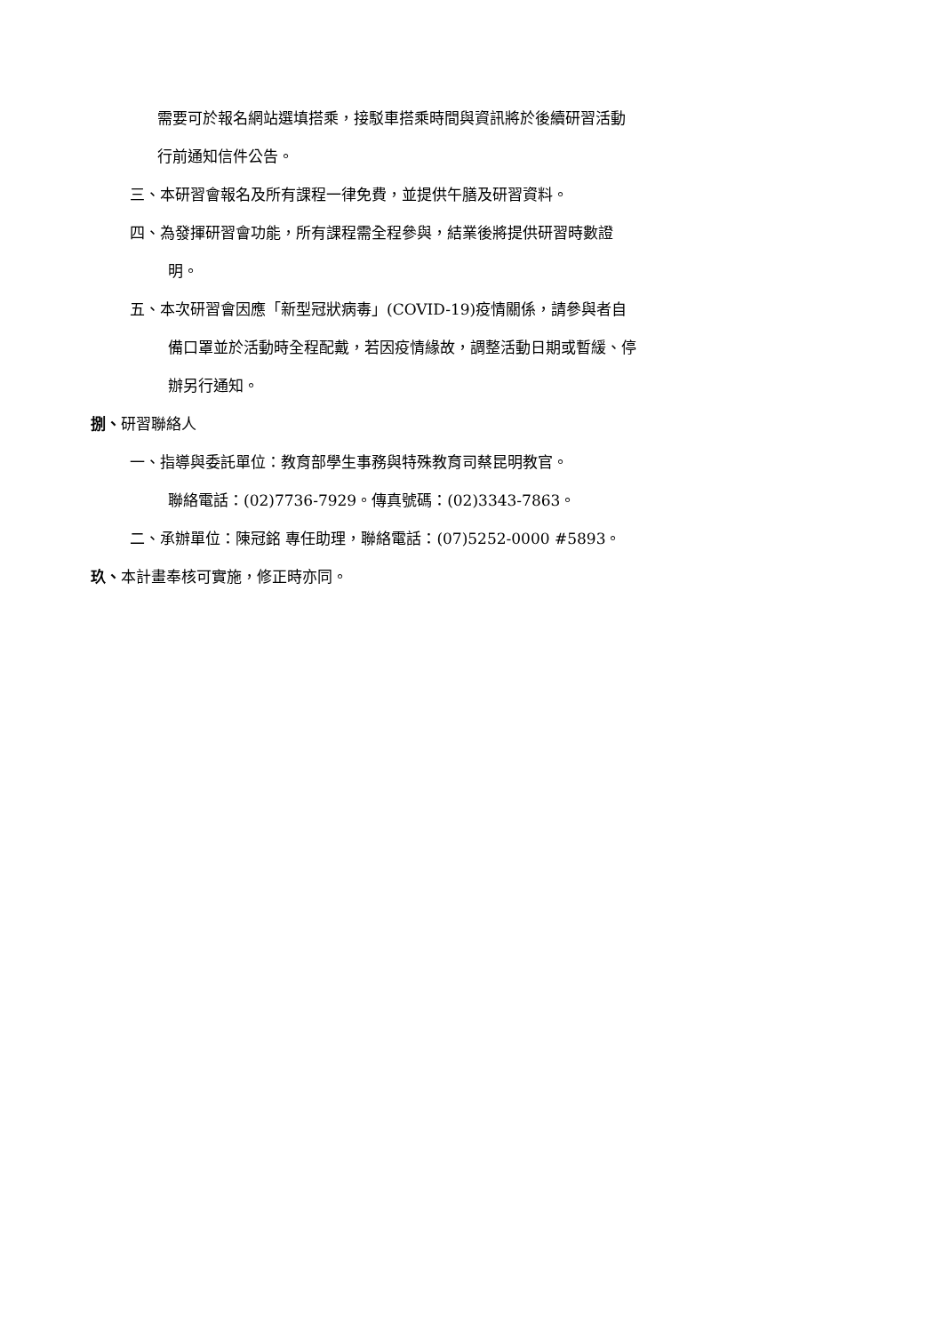需要可於報名網站選填搭乘，接駁車搭乘時間與資訊將於後續研習活動
行前通知信件公告。
三、本研習會報名及所有課程一律免費，並提供午膳及研習資料。
四、為發揮研習會功能，所有課程需全程參與，結業後將提供研習時數證
明。
五、本次研習會因應「新型冠狀病毒」(COVID-19)疫情關係，請參與者自
備口罩並於活動時全程配戴，若因疫情緣故，調整活動日期或暫緩、停
辦另行通知。
捌、研習聯絡人
一、指導與委託單位：教育部學生事務與特殊教育司蔡昆明教官。
聯絡電話：(02)7736-7929。傳真號碼：(02)3343-7863。
二、承辦單位：陳冠銘 專任助理，聯絡電話：(07)5252-0000 #5893。
玖、本計畫奉核可實施，修正時亦同。